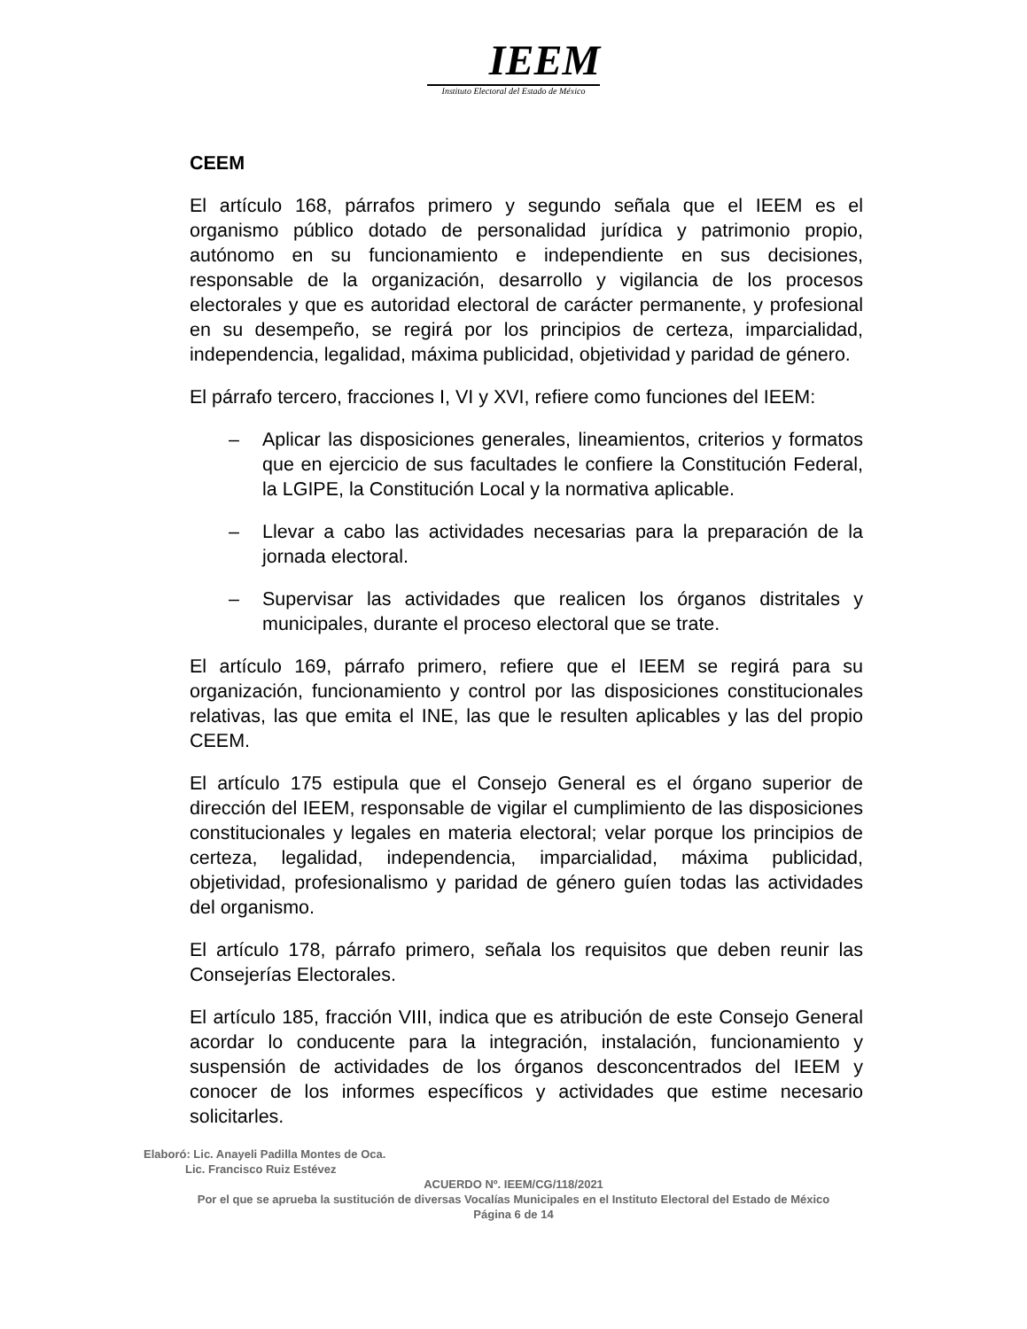IEEM
Instituto Electoral del Estado de México
CEEM
El artículo 168, párrafos primero y segundo señala que el IEEM es el organismo público dotado de personalidad jurídica y patrimonio propio, autónomo en su funcionamiento e independiente en sus decisiones, responsable de la organización, desarrollo y vigilancia de los procesos electorales y que es autoridad electoral de carácter permanente, y profesional en su desempeño, se regirá por los principios de certeza, imparcialidad, independencia, legalidad, máxima publicidad, objetividad y paridad de género.
El párrafo tercero, fracciones I, VI y XVI, refiere como funciones del IEEM:
– Aplicar las disposiciones generales, lineamientos, criterios y formatos que en ejercicio de sus facultades le confiere la Constitución Federal, la LGIPE, la Constitución Local y la normativa aplicable.
– Llevar a cabo las actividades necesarias para la preparación de la jornada electoral.
– Supervisar las actividades que realicen los órganos distritales y municipales, durante el proceso electoral que se trate.
El artículo 169, párrafo primero, refiere que el IEEM se regirá para su organización, funcionamiento y control por las disposiciones constitucionales relativas, las que emita el INE, las que le resulten aplicables y las del propio CEEM.
El artículo 175 estipula que el Consejo General es el órgano superior de dirección del IEEM, responsable de vigilar el cumplimiento de las disposiciones constitucionales y legales en materia electoral; velar porque los principios de certeza, legalidad, independencia, imparcialidad, máxima publicidad, objetividad, profesionalismo y paridad de género guíen todas las actividades del organismo.
El artículo 178, párrafo primero, señala los requisitos que deben reunir las Consejerías Electorales.
El artículo 185, fracción VIII, indica que es atribución de este Consejo General acordar lo conducente para la integración, instalación, funcionamiento y suspensión de actividades de los órganos desconcentrados del IEEM y conocer de los informes específicos y actividades que estime necesario solicitarles.
Elaboró: Lic. Anayeli Padilla Montes de Oca.
Lic. Francisco Ruiz Estévez
ACUERDO Nº. IEEM/CG/118/2021
Por el que se aprueba la sustitución de diversas Vocalías Municipales en el Instituto Electoral del Estado de México
Página 6 de 14